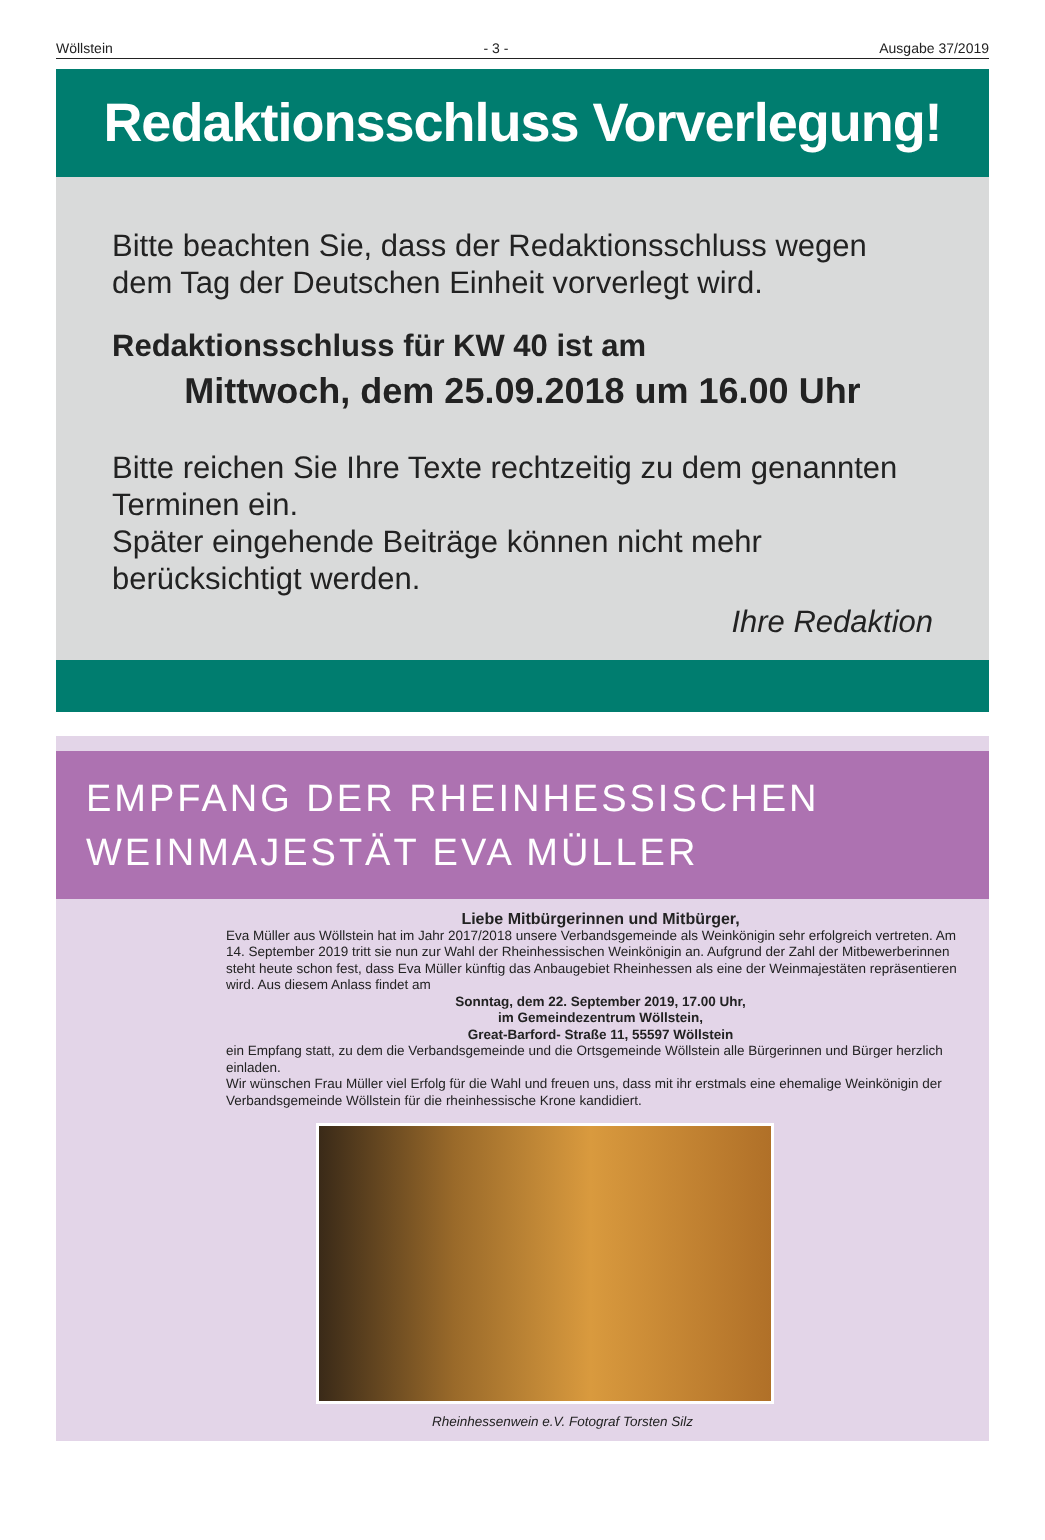Wöllstein - 3 - Ausgabe 37/2019
Redaktionsschluss Vorverlegung!
Bitte beachten Sie, dass der Redaktionsschluss wegen dem Tag der Deutschen Einheit vorverlegt wird.
Redaktionsschluss für KW 40 ist am
Mittwoch, dem 25.09.2018 um 16.00 Uhr
Bitte reichen Sie Ihre Texte rechtzeitig zu dem genannten Terminen ein.
Später eingehende Beiträge können nicht mehr berücksichtigt werden.
Ihre Redaktion
EMPFANG DER RHEINHESSISCHEN
WEINMAJESTÄT EVA MÜLLER
Liebe Mitbürgerinnen und Mitbürger,
Eva Müller aus Wöllstein hat im Jahr 2017/2018 unsere Verbandsgemeinde als Weinkönigin sehr erfolgreich vertreten. Am 14. September 2019 tritt sie nun zur Wahl der Rheinhessischen Weinkönigin an. Aufgrund der Zahl der Mitbewerberinnen steht heute schon fest, dass Eva Müller künftig das Anbaugebiet Rheinhessen als eine der Weinmajestäten repräsentieren wird. Aus diesem Anlass findet am
Sonntag, dem 22. September 2019, 17.00 Uhr,
im Gemeindezentrum Wöllstein,
Great-Barford- Straße 11, 55597 Wöllstein
ein Empfang statt, zu dem die Verbandsgemeinde und die Ortsgemeinde Wöllstein alle Bürgerinnen und Bürger herzlich einladen.
Wir wünschen Frau Müller viel Erfolg für die Wahl und freuen uns, dass mit ihr erstmals eine ehemalige Weinkönigin der Verbandsgemeinde Wöllstein für die rheinhessische Krone kandidiert.
Rheinhessenwein e.V. Fotograf Torsten Silz